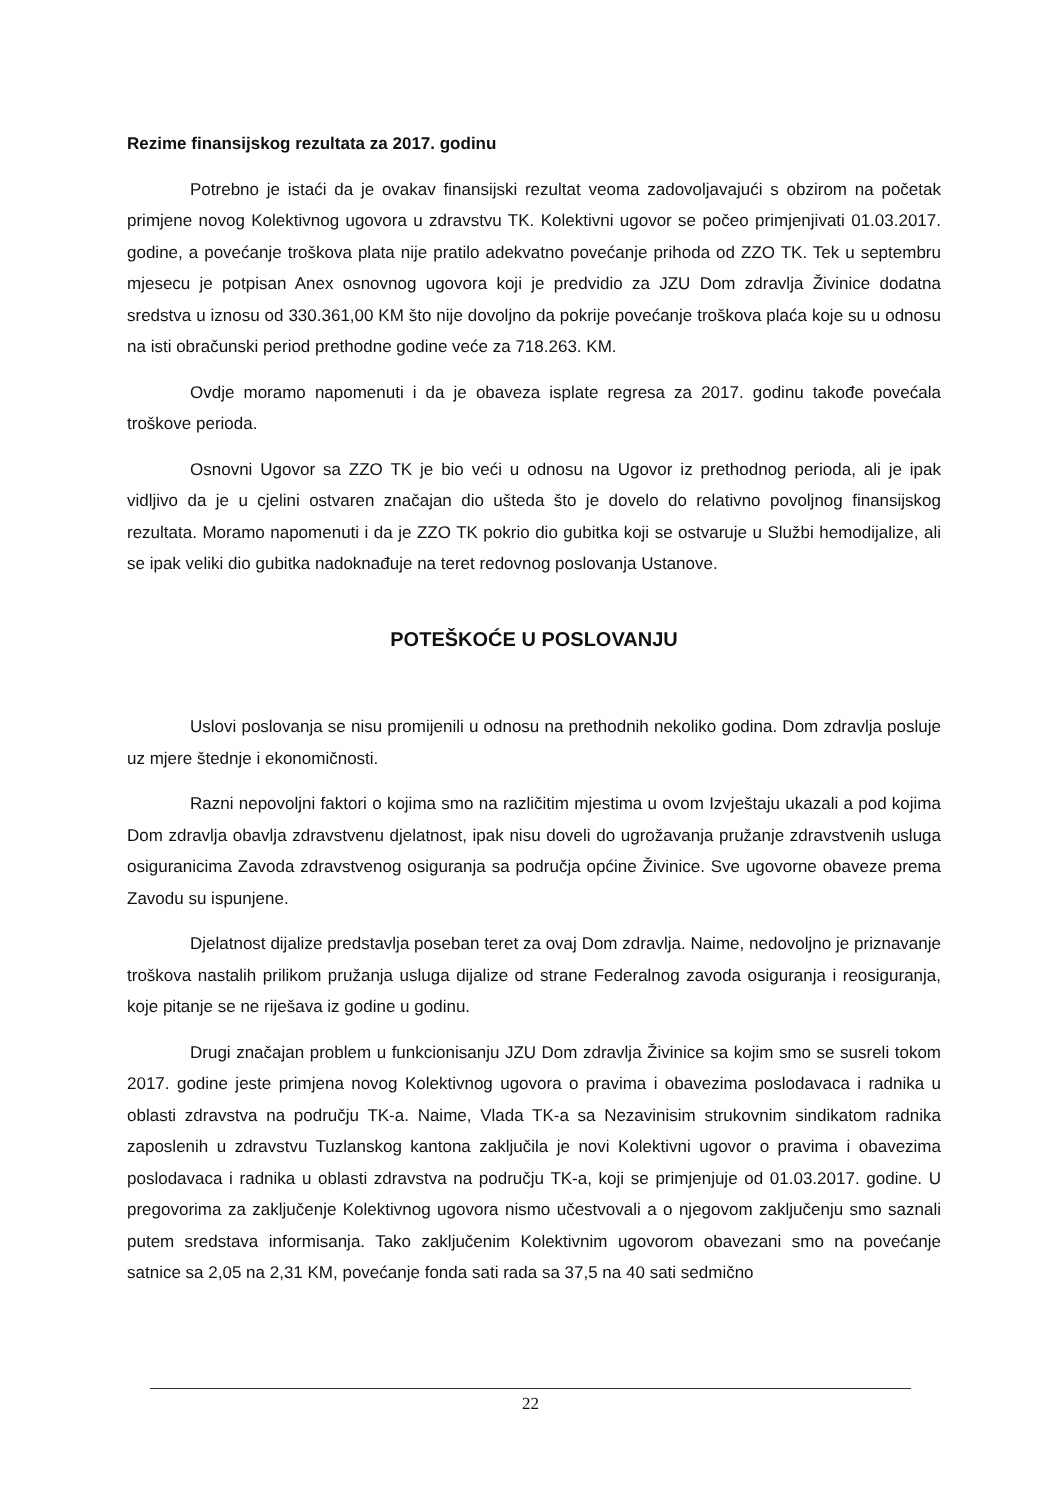Rezime finansijskog rezultata za 2017. godinu
Potrebno je istaći da je ovakav finansijski rezultat veoma zadovoljavajući s obzirom na početak primjene novog Kolektivnog ugovora u zdravstvu TK. Kolektivni ugovor se počeo primjenjivati 01.03.2017. godine, a povećanje troškova plata nije pratilo adekvatno povećanje prihoda od ZZO TK. Tek u septembru mjesecu je potpisan Anex osnovnog ugovora koji je predvidio za JZU Dom zdravlja Živinice dodatna sredstva u iznosu od 330.361,00 KM što nije dovoljno da pokrije povećanje troškova plaća koje su u odnosu na isti obračunski period prethodne godine veće za 718.263. KM.
Ovdje moramo napomenuti i da je obaveza isplate regresa za 2017. godinu takođe povećala troškove perioda.
Osnovni Ugovor sa ZZO TK je bio veći u odnosu na Ugovor iz prethodnog perioda, ali je ipak vidljivo da je u cjelini ostvaren značajan dio ušteda što je dovelo do relativno povoljnog finansijskog rezultata. Moramo napomenuti i da je ZZO TK pokrio dio gubitka koji se ostvaruje u Službi hemodijalize, ali se ipak veliki dio gubitka nadoknađuje na teret redovnog poslovanja Ustanove.
POTEŠKOĆE U POSLOVANJU
Uslovi poslovanja se nisu promijenili u odnosu na prethodnih nekoliko godina. Dom zdravlja posluje uz mjere štednje i ekonomičnosti.
Razni nepovoljni faktori o kojima smo na različitim mjestima u ovom Izvještaju ukazali a pod kojima Dom zdravlja obavlja zdravstvenu djelatnost, ipak nisu doveli do ugrožavanja pružanje zdravstvenih usluga osiguranicima Zavoda zdravstvenog osiguranja sa područja općine Živinice. Sve ugovorne obaveze prema Zavodu su ispunjene.
Djelatnost dijalize predstavlja poseban teret za ovaj Dom zdravlja. Naime, nedovoljno je priznavanje troškova nastalih prilikom pružanja usluga dijalize od strane Federalnog zavoda osiguranja i reosiguranja, koje pitanje se ne riješava iz godine u godinu.
Drugi značajan problem u funkcionisanju JZU Dom zdravlja Živinice sa kojim smo se susreli tokom 2017. godine jeste primjena novog Kolektivnog ugovora o pravima i obavezima poslodavaca i radnika u oblasti zdravstva na području TK-a. Naime, Vlada TK-a sa Nezavinisim strukovnim sindikatom radnika zaposlenih u zdravstvu Tuzlanskog kantona zaključila je novi Kolektivni ugovor o pravima i obavezima poslodavaca i radnika u oblasti zdravstva na području TK-a, koji se primjenjuje od 01.03.2017. godine. U pregovorima za zaključenje Kolektivnog ugovora nismo učestvovali a o njegovom zaključenju smo saznali putem sredstava informisanja. Tako zaključenim Kolektivnim ugovorom obavezani smo na povećanje satnice sa 2,05 na 2,31 KM, povećanje fonda sati rada sa 37,5 na 40 sati sedmično
22